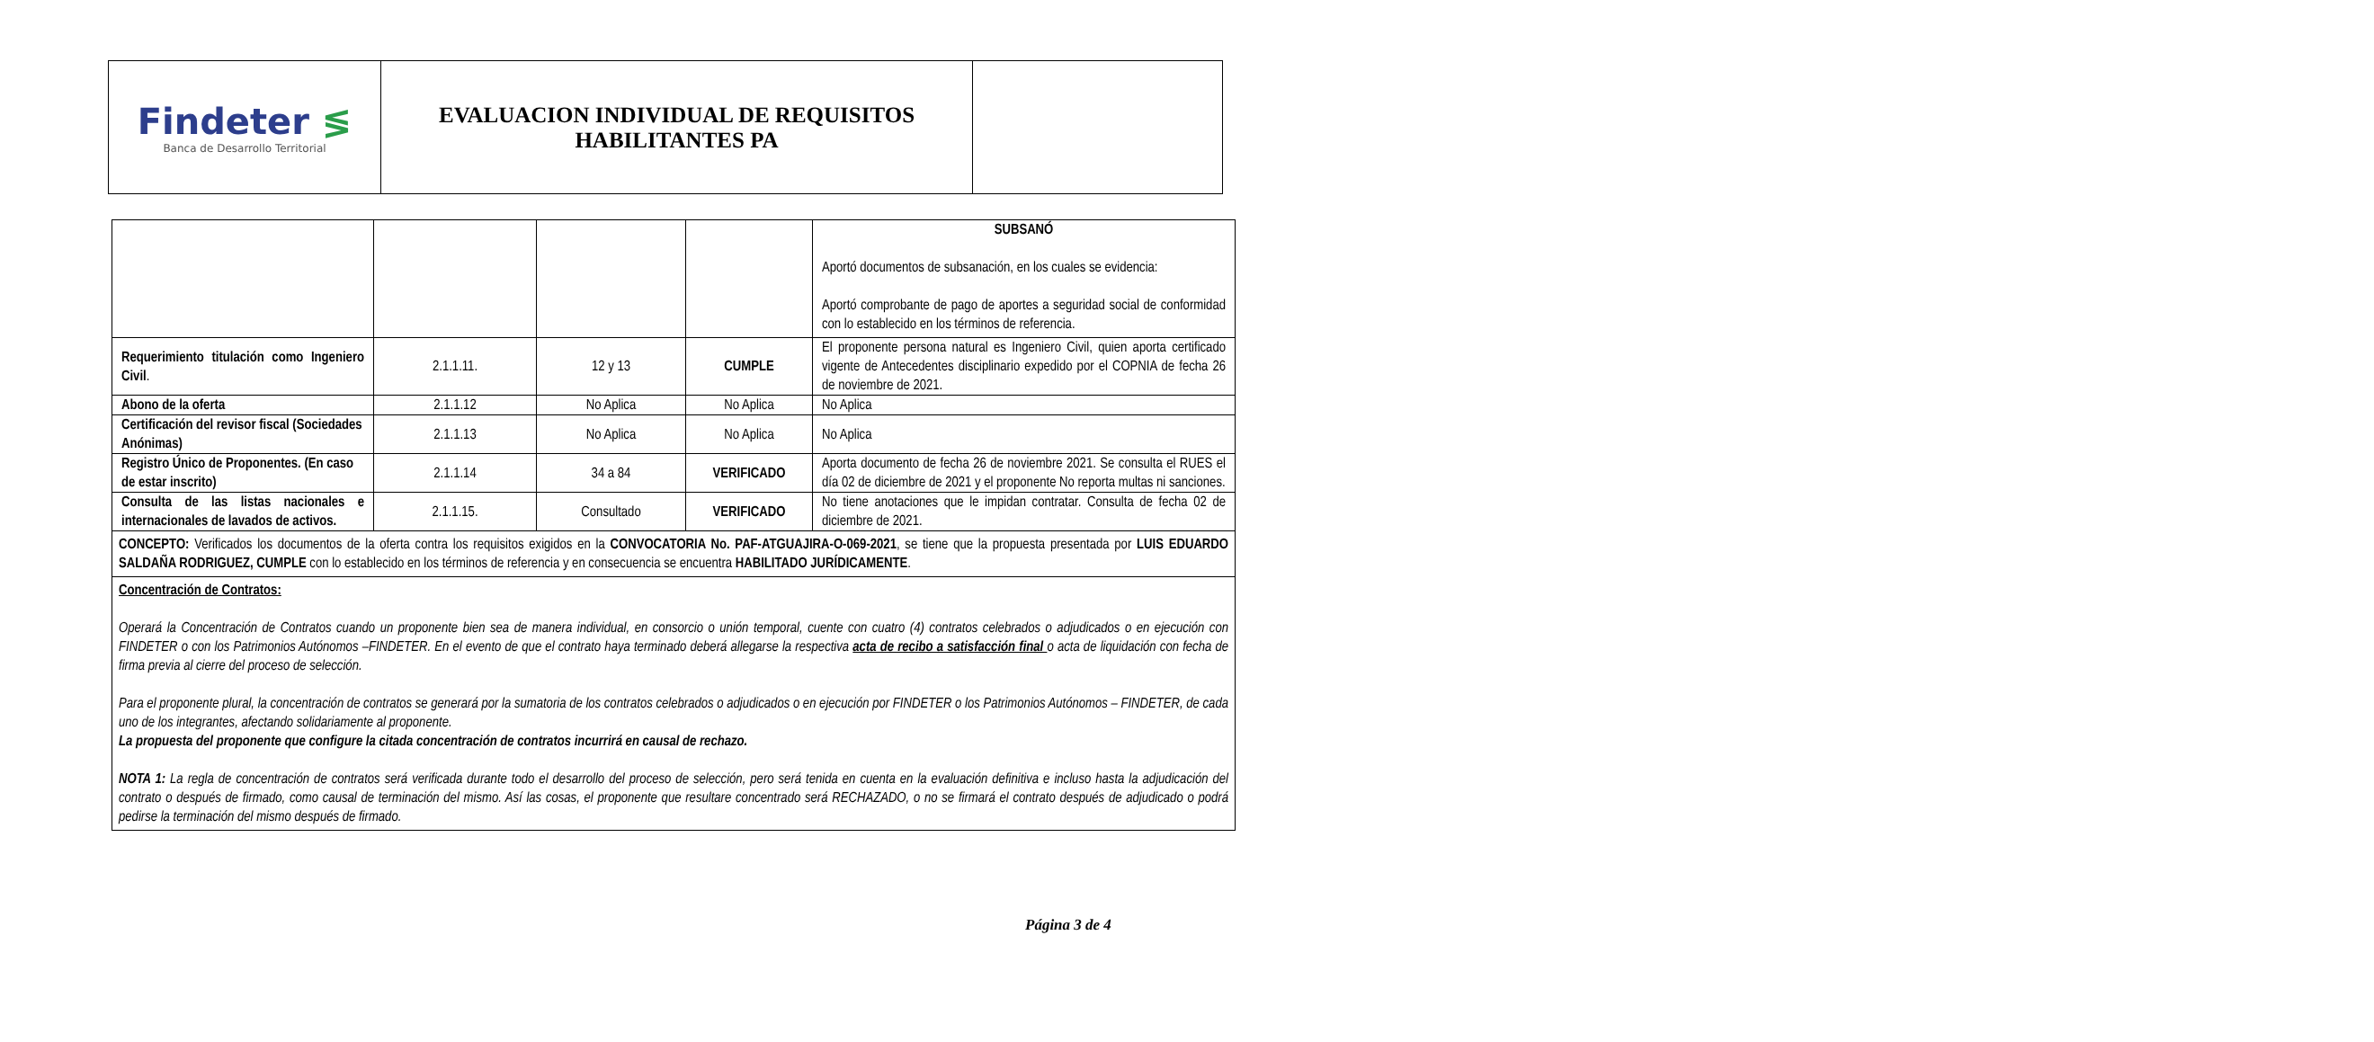| Findeter ≶ Banca de Desarrollo Territorial | EVALUACION INDIVIDUAL DE REQUISITOS HABILITANTES PA | |
| | | | | SUBSANÓ Aportó documentos de subsanación, en los cuales se evidencia: Aportó comprobante de pago de aportes a seguridad social de conformidad con lo establecido en los términos de referencia. |
| Requerimiento titulación como Ingeniero Civil . | 2.1.1.11. | 12 y 13 | CUMPLE | El proponente persona natural es Ingeniero Civil, quien aporta certificado vigente de Antecedentes disciplinario expedido por el COPNIA de fecha 26 de noviembre de 2021. |
| Abono de la oferta | 2.1.1.12 | No Aplica | No Aplica | No Aplica |
| Certificación del revisor fiscal (Sociedades Anónimas) | 2.1.1.13 | No Aplica | No Aplica | No Aplica |
| Registro Único de Proponentes. (En caso de estar inscrito) | 2.1.1.14 | 34 a 84 | VERIFICADO | Aporta documento de fecha 26 de noviembre 2021. Se consulta el RUES el día 02 de diciembre de 2021 y el proponente No reporta multas ni sanciones. |
| Consulta de las listas nacionales e internacionales de lavados de activos. | 2.1.1.15. | Consultado | VERIFICADO | No tiene anotaciones que le impidan contratar. Consulta de fecha 02 de diciembre de 2021. |
| CONCEPTO: Verificados los documentos de la oferta contra los requisitos exigidos en la CONVOCATORIA No. PAF-ATGUAJIRA-O-069-2021 , se tiene que la propuesta presentada por LUIS EDUARDO SALDAÑA RODRIGUEZ, CUMPLE con lo establecido en los términos de referencia y en consecuencia se encuentra HABILITADO JURÍDICAMENTE . | | | | |
| Concentración de Contratos: Operará la Concentración de Contratos cuando un proponente bien sea de manera individual, en consorcio o unión temporal, cuente con cuatro (4) contratos celebrados o adjudicados o en ejecución con FINDETER o con los Patrimonios Autónomos –FINDETER. En el evento de que el contrato haya terminado deberá allegarse la respectiva acta de recibo a satisfacción final o acta de liquidación con fecha de firma previa al cierre del proceso de selección. Para el proponente plural, la concentración de contratos se generará por la sumatoria de los contratos celebrados o adjudicados o en ejecución por FINDETER o los Patrimonios Autónomos – FINDETER, de cada uno de los integrantes, afectando solidariamente al proponente. La propuesta del proponente que configure la citada concentración de contratos incurrirá en causal de rechazo. NOTA 1: La regla de concentración de contratos será verificada durante todo el desarrollo del proceso de selección, pero será tenida en cuenta en la evaluación definitiva e incluso hasta la adjudicación del contrato o después de firmado, como causal de terminación del mismo. Así las cosas, el proponente que resultare concentrado será RECHAZADO, o no se firmará el contrato después de adjudicado o podrá pedirse la terminación del mismo después de firmado. | | | | |
Página 3 de 4